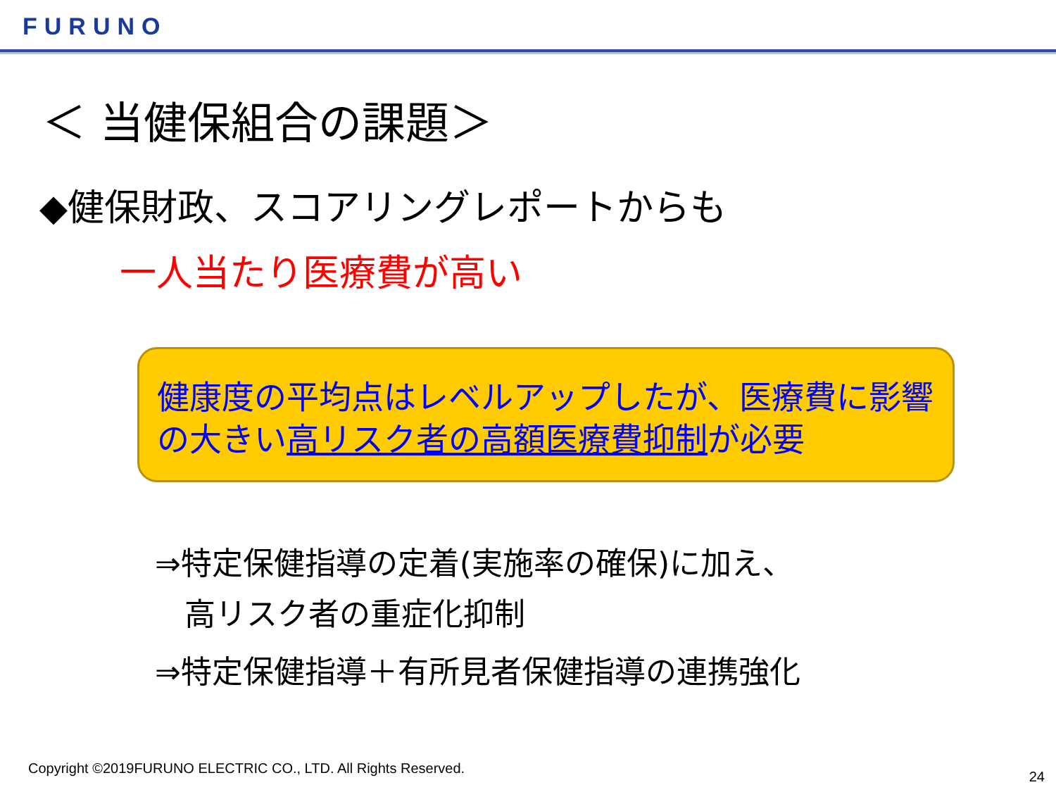FURUNO
＜ 当健保組合の課題＞
◆健保財政、スコアリングレポートからも
一人当たり医療費が高い
健康度の平均点はレベルアップしたが、医療費に影響の大きい高リスク者の高額医療費抑制が必要
⇒特定保健指導の定着(実施率の確保)に加え、
高リスク者の重症化抑制
⇒特定保健指導＋有所見者保健指導の連携強化
Copyright ©2019FURUNO ELECTRIC CO., LTD. All Rights Reserved.
24